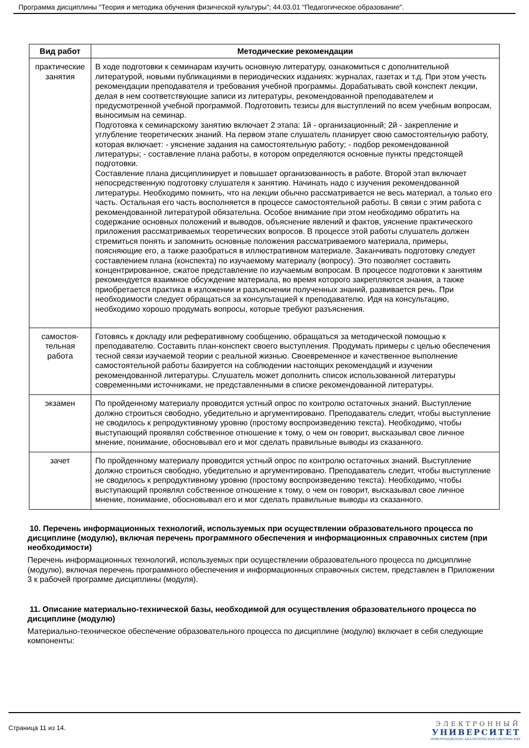Программа дисциплины "Теория и методика обучения физической культуры"; 44.03.01 "Педагогическое образование".
| Вид работ | Методические рекомендации |
| --- | --- |
| практические занятия | В ходе подготовки к семинарам изучить основную литературу, ознакомиться с дополнительной литературой, новыми публикациями в периодических изданиях: журналах, газетах и т.д. При этом учесть рекомендации преподавателя и требования учебной программы. Дорабатывать свой конспект лекции, делая в нем соответствующие записи из литературы, рекомендованной преподавателем и предусмотренной учебной программой. Подготовить тезисы для выступлений по всем учебным вопросам, выносимым на семинар. Подготовка к семинарскому занятию включает 2 этапа: 1й - организационный; 2й - закрепление и углубление теоретических знаний. На первом этапе слушатель планирует свою самостоятельную работу, которая включает: - уяснение задания на самостоятельную работу; - подбор рекомендованной литературы; - составление плана работы, в котором определяются основные пункты предстоящей подготовки. Составление плана дисциплинирует и повышает организованность в работе. Второй этап включает непосредственную подготовку слушателя к занятию. Начинать надо с изучения рекомендованной литературы. Необходимо помнить, что на лекции обычно рассматривается не весь материал, а только его часть. Остальная его часть восполняется в процессе самостоятельной работы. В связи с этим работа с рекомендованной литературой обязательна. Особое внимание при этом необходимо обратить на содержание основных положений и выводов, объяснение явлений и фактов, уяснение практического приложения рассматриваемых теоретических вопросов. В процессе этой работы слушатель должен стремиться понять и запомнить основные положения рассматриваемого материала, примеры, поясняющие его, а также разобраться в иллюстративном материале. Заканчивать подготовку следует составлением плана (конспекта) по изучаемому материалу (вопросу). Это позволяет составить концентрированное, сжатое представление по изучаемым вопросам. В процессе подготовки к занятиям рекомендуется взаимное обсуждение материала, во время которого закрепляются знания, а также приобретается практика в изложении и разъяснении полученных знаний, развивается речь. При необходимости следует обращаться за консультацией к преподавателю. Идя на консультацию, необходимо хорошо продумать вопросы, которые требуют разъяснения. |
| самостоя- тельная работа | Готовясь к докладу или реферативному сообщению, обращаться за методической помощью к преподавателю. Составить план-конспект своего выступления. Продумать примеры с целью обеспечения тесной связи изучаемой теории с реальной жизнью. Своевременное и качественное выполнение самостоятельной работы базируется на соблюдении настоящих рекомендаций и изучении рекомендованной литературы. Слушатель может дополнить список использованной литературы современными источниками, не представленными в списке рекомендованной литературы. |
| экзамен | По пройденному материалу проводится устный опрос по контролю остаточных знаний. Выступление должно строиться свободно, убедительно и аргументировано. Преподаватель следит, чтобы выступление не сводилось к репродуктивному уровню (простому воспроизведению текста). Необходимо, чтобы выступающий проявлял собственное отношение к тому, о чем он говорит, высказывал свое личное мнение, понимание, обосновывал его и мог сделать правильные выводы из сказанного. |
| зачет | По пройденному материалу проводится устный опрос по контролю остаточных знаний. Выступление должно строиться свободно, убедительно и аргументировано. Преподаватель следит, чтобы выступление не сводилось к репродуктивному уровню (простому воспроизведению текста). Необходимо, чтобы выступающий проявлял собственное отношение к тому, о чем он говорит, высказывал свое личное мнение, понимание, обосновывал его и мог сделать правильные выводы из сказанного. |
10. Перечень информационных технологий, используемых при осуществлении образовательного процесса по дисциплине (модулю), включая перечень программного обеспечения и информационных справочных систем (при необходимости)
Перечень информационных технологий, используемых при осуществлении образовательного процесса по дисциплине (модулю), включая перечень программного обеспечения и информационных справочных систем, представлен в Приложении 3 к рабочей программе дисциплины (модуля).
11. Описание материально-технической базы, необходимой для осуществления образовательного процесса по дисциплине (модулю)
Материально-техническое обеспечение образовательного процесса по дисциплине (модулю) включает в себя следующие компоненты:
Страница 11 из 14.
ЭЛЕКТРОННЫЙ
УНИВЕРСИТЕТ
ИНФОРМАЦИОННО АНАЛИТИЧЕСКАЯ СИСТЕМА КФУ